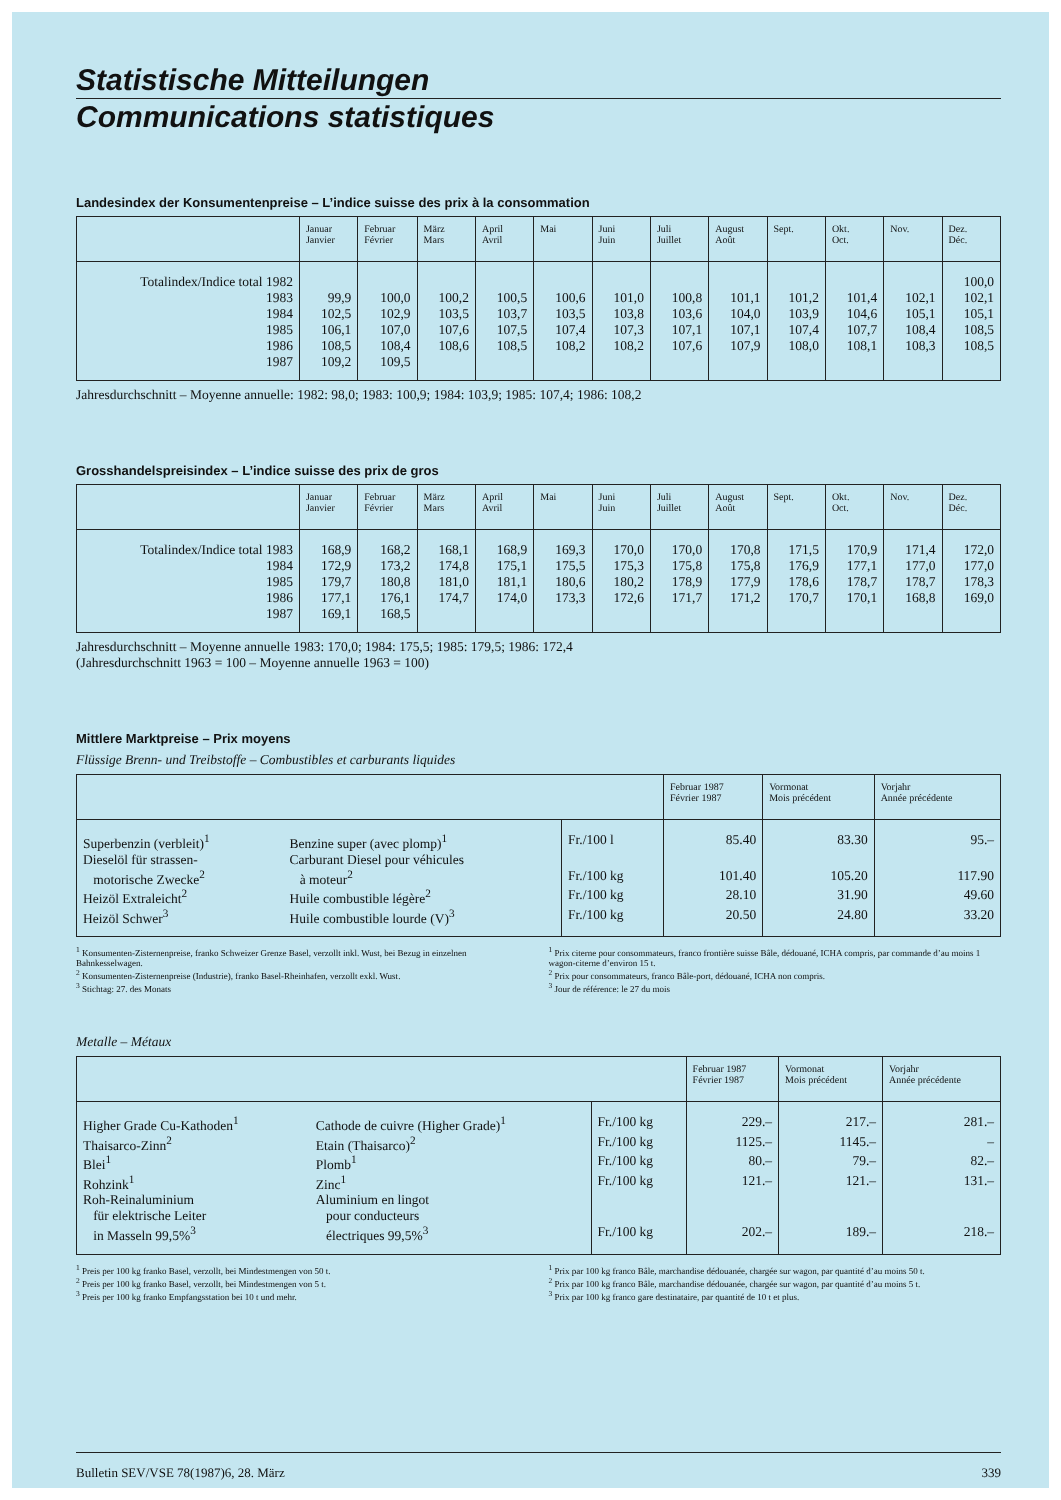Statistische Mitteilungen
Communications statistiques
Landesindex der Konsumentenpreise – L’indice suisse des prix à la consommation
| | Januar Janvier | Februar Février | März Mars | April Avril | Mai | Juni Juin | Juli Juillet | August Août | Sept. | Okt. Oct. | Nov. | Dez. Déc. |
| --- | --- | --- | --- | --- | --- | --- | --- | --- | --- | --- | --- | --- |
| Totalindex/Indice total 1982 | | | | | | | | | | | | 100,0 |
| 1983 | 99,9 | 100,0 | 100,2 | 100,5 | 100,6 | 101,0 | 100,8 | 101,1 | 101,2 | 101,4 | 102,1 | 102,1 |
| 1984 | 102,5 | 102,9 | 103,5 | 103,7 | 103,5 | 103,8 | 103,6 | 104,0 | 103,9 | 104,6 | 105,1 | 105,1 |
| 1985 | 106,1 | 107,0 | 107,6 | 107,5 | 107,4 | 107,3 | 107,1 | 107,1 | 107,4 | 107,7 | 108,4 | 108,5 |
| 1986 | 108,5 | 108,4 | 108,6 | 108,5 | 108,2 | 108,2 | 107,6 | 107,9 | 108,0 | 108,1 | 108,3 | 108,5 |
| 1987 | 109,2 | 109,5 | | | | | | | | | | |
Jahresdurchschnitt – Moyenne annuelle: 1982: 98,0; 1983: 100,9; 1984: 103,9; 1985: 107,4; 1986: 108,2
Grosshandelspreisindex – L’indice suisse des prix de gros
| | Januar Janvier | Februar Février | März Mars | April Avril | Mai | Juni Juin | Juli Juillet | August Août | Sept. | Okt. Oct. | Nov. | Dez. Déc. |
| --- | --- | --- | --- | --- | --- | --- | --- | --- | --- | --- | --- | --- |
| Totalindex/Indice total 1983 | 168,9 | 168,2 | 168,1 | 168,9 | 169,3 | 170,0 | 170,0 | 170,8 | 171,5 | 170,9 | 171,4 | 172,0 |
| 1984 | 172,9 | 173,2 | 174,8 | 175,1 | 175,5 | 175,3 | 175,8 | 175,8 | 176,9 | 177,1 | 177,0 | 177,0 |
| 1985 | 179,7 | 180,8 | 181,0 | 181,1 | 180,6 | 180,2 | 178,9 | 177,9 | 178,6 | 178,7 | 178,7 | 178,3 |
| 1986 | 177,1 | 176,1 | 174,7 | 174,0 | 173,3 | 172,6 | 171,7 | 171,2 | 170,7 | 170,1 | 168,8 | 169,0 |
| 1987 | 169,1 | 168,5 | | | | | | | | | | |
Jahresdurchschnitt – Moyenne annuelle 1983: 170,0; 1984: 175,5; 1985: 179,5; 1986: 172,4
(Jahresdurchschnitt 1963 = 100 – Moyenne annuelle 1963 = 100)
Mittlere Marktpreise – Prix moyens
Flüssige Brenn- und Treibstoffe – Combustibles et carburants liquides
| | | | Februar 1987 Février 1987 | Vormonat Mois précédent | Vorjahr Année précédente |
| --- | --- | --- | --- | --- | --- |
| Superbenzin (verbleit)<sup>1</sup> | Benzine super (avec plomp)<sup>1</sup> | Fr./100 l | 85.40 | 83.30 | 95.– |
| Dieselöl für strassen- motorische Zwecke<sup>2</sup> | Carburant Diesel pour véhicules à moteur<sup>2</sup> | Fr./100 kg | 101.40 | 105.20 | 117.90 |
| Heizöl Extraleicht<sup>2</sup> | Huile combustible légère<sup>2</sup> | Fr./100 kg | 28.10 | 31.90 | 49.60 |
| Heizöl Schwer<sup>3</sup> | Huile combustible lourde (V)<sup>3</sup> | Fr./100 kg | 20.50 | 24.80 | 33.20 |
<sup>1</sup> Konsumenten-Zisternenpreise, franko Schweizer Grenze Basel, verzollt inkl. Wust, bei Bezug in einzelnen Bahnkesselwagen.
<sup>2</sup> Konsumenten-Zisternenpreise (Industrie), franko Basel-Rheinhafen, verzollt exkl. Wust.
<sup>3</sup> Stichtag: 27. des Monats
<sup>1</sup> Prix citerne pour consommateurs, franco frontière suisse Bâle, dédouané, ICHA compris, par commande d’au moins 1 wagon-citerne d’environ 15 t.
<sup>2</sup> Prix pour consommateurs, franco Bâle-port, dédouané, ICHA non compris.
<sup>3</sup> Jour de référence: le 27 du mois
Metalle – Métaux
| | | | Februar 1987 Février 1987 | Vormonat Mois précédent | Vorjahr Année précédente |
| --- | --- | --- | --- | --- | --- |
| Higher Grade Cu-Kathoden<sup>1</sup> | Cathode de cuivre (Higher Grade)<sup>1</sup> | Fr./100 kg | 229.– | 217.– | 281.– |
| Thaisarco-Zinn<sup>2</sup> | Etain (Thaisarco)<sup>2</sup> | Fr./100 kg | 1125.– | 1145.– | – |
| Blei<sup>1</sup> | Plomb<sup>1</sup> | Fr./100 kg | 80.– | 79.– | 82.– |
| Rohzink<sup>1</sup> | Zinc<sup>1</sup> | Fr./100 kg | 121.– | 121.– | 131.– |
| Roh-Reinaluminium für elektrische Leiter in Masseln 99,5%<sup>3</sup> | Aluminium en lingot pour conducteurs électriques 99,5%<sup>3</sup> | Fr./100 kg | 202.– | 189.– | 218.– |
<sup>1</sup> Preis per 100 kg franko Basel, verzollt, bei Mindestmengen von 50 t.
<sup>2</sup> Preis per 100 kg franko Basel, verzollt, bei Mindestmengen von 5 t.
<sup>3</sup> Preis per 100 kg franko Empfangsstation bei 10 t und mehr.
<sup>1</sup> Prix par 100 kg franco Bâle, marchandise dédouanée, chargée sur wagon, par quantité d’au moins 50 t.
<sup>2</sup> Prix par 100 kg franco Bâle, marchandise dédouanée, chargée sur wagon, par quantité d’au moins 5 t.
<sup>3</sup> Prix par 100 kg franco gare destinataire, par quantité de 10 t et plus.
Bulletin SEV/VSE 78(1987)6, 28. März 339